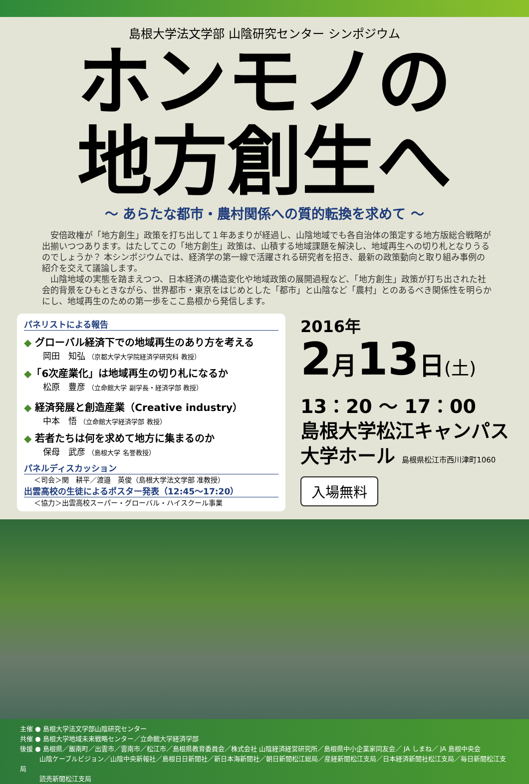島根大学法文学部 山陰研究センター シンポジウム
ホンモノの
地方創生へ
～ あらたな都市・農村関係への質的転換を求めて ～
　安倍政権が「地方創生」政策を打ち出して１年あまりが経過し、山陰地域でも各自治体の策定する地方版総合戦略が出揃いつつあります。はたしてこの「地方創生」政策は、山積する地域課題を解決し、地域再生への切り札となりうるのでしょうか？ 本シンポジウムでは、経済学の第一線で活躍される研究者を招き、最新の政策動向と取り組み事例の紹介を交えて議論します。
　山陰地域の実態を踏まえつつ、日本経済の構造変化や地域政策の展開過程など、「地方創生」政策が打ち出された社会的背景をひもときながら、世界都市・東京をはじめとした「都市」と山陰など「農村」とのあるべき関係性を明らかにし、地域再生のための第一歩をここ島根から発信します。
パネリストによる報告
◆ グローバル経済下での地域再生のあり方を考える
岡田　知弘 （京都大学大学院経済学研究科 教授）
◆「6次産業化」は地域再生の切り札になるか
松原　豊彦 （立命館大学 副学長・経済学部 教授）
◆ 経済発展と創造産業（Creative industry）
中本　悟 （立命館大学経済学部 教授）
◆ 若者たちは何を求めて地方に集まるのか
保母　武彦 （島根大学 名誉教授）
パネルディスカッション
＜司会＞関　耕平／渡邉　英俊（島根大学法文学部 准教授）
出雲高校の生徒によるポスター発表（12:45～17:20）
＜協力＞出雲高校スーパー・グローバル・ハイスクール事業
2016年
2月13日(土)
13：20 ～ 17：00
島根大学松江キャンパス
大学ホール 島根県松江市西川津町1060
入場無料
主催 ● 島根大学法文学部山陰研究センター
共催 ● 島根大学地域未来戦略センター／立命館大学経済学部
後援 ● 島根県／飯南町／出雲市／雲南市／松江市／島根県教育委員会／株式会社 山陰経済経営研究所／島根県中小企業家同友会／ JA しまね／ JA 島根中央会
　　　山陰ケーブルビジョン／山陰中央新報社／島根日日新聞社／新日本海新聞社／朝日新聞松江総局／産経新聞松江支局／日本経済新聞社松江支局／毎日新聞松江支局
　　　読売新聞松江支局